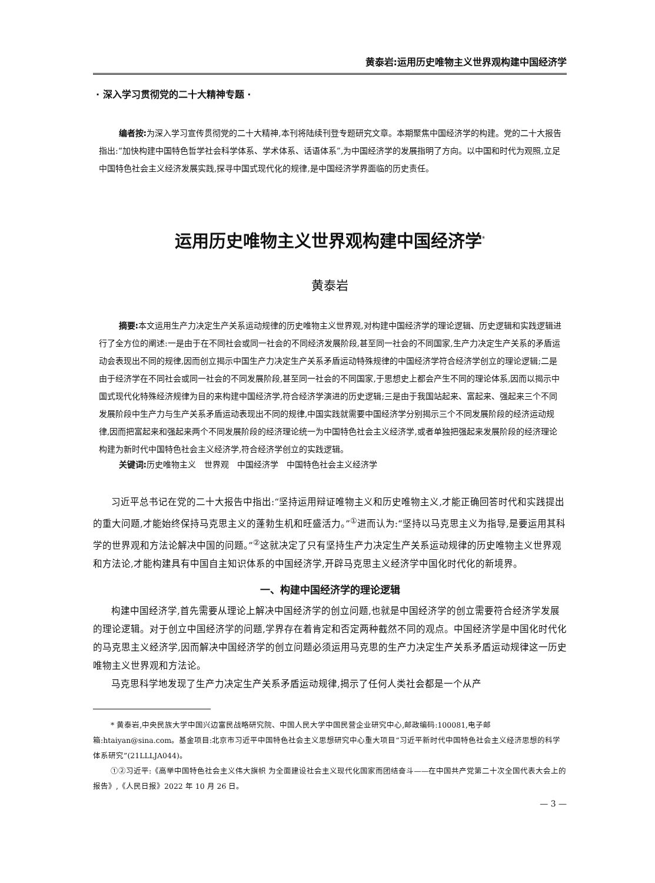黄泰岩:运用历史唯物主义世界观构建中国经济学
· 深入学习贯彻党的二十大精神专题 ·
编者按: 为深入学习宣传贯彻党的二十大精神,本刊将陆续刊登专题研究文章。本期聚焦中国经济学的构建。党的二十大报告指出:“加快构建中国特色哲学社会科学体系、学术体系、话语体系”,为中国经济学的发展指明了方向。以中国和时代为观照,立足中国特色社会主义经济发展实践,探寻中国式现代化的规律,是中国经济学界面临的历史责任。
运用历史唯物主义世界观构建中国经济学<sup>*</sup>
黄泰岩
摘要: 本文运用生产力决定生产关系运动规律的历史唯物主义世界观,对构建中国经济学的理论逻辑、历史逻辑和实践逻辑进行了全方位的阐述:一是由于在不同社会或同一社会的不同经济发展阶段,甚至同一社会的不同国家,生产力决定生产关系的矛盾运动会表现出不同的规律,因而创立揭示中国生产力决定生产关系矛盾运动特殊规律的中国经济学符合经济学创立的理论逻辑;二是由于经济学在不同社会或同一社会的不同发展阶段,甚至同一社会的不同国家,于思想史上都会产生不同的理论体系,因而以揭示中国式现代化特殊经济规律为目的来构建中国经济学,符合经济学演进的历史逻辑;三是由于我国站起来、富起来、强起来三个不同发展阶段中生产力与生产关系矛盾运动表现出不同的规律,中国实践就需要中国经济学分别揭示三个不同发展阶段的经济运动规律,因而把富起来和强起来两个不同发展阶段的经济理论统一为中国特色社会主义经济学,或者单独把强起来发展阶段的经济理论构建为新时代中国特色社会主义经济学,符合经济学创立的实践逻辑。
关键词: 历史唯物主义　世界观　中国经济学　中国特色社会主义经济学
习近平总书记在党的二十大报告中指出:“坚持运用辩证唯物主义和历史唯物主义,才能正确回答时代和实践提出的重大问题,才能始终保持马克思主义的蓬勃生机和旺盛活力。”<sup>①</sup>进而认为:“坚持以马克思主义为指导,是要运用其科学的世界观和方法论解决中国的问题。”<sup>②</sup>这就决定了只有坚持生产力决定生产关系运动规律的历史唯物主义世界观和方法论,才能构建具有中国自主知识体系的中国经济学,开辟马克思主义经济学中国化时代化的新境界。
一、构建中国经济学的理论逻辑
构建中国经济学,首先需要从理论上解决中国经济学的创立问题,也就是中国经济学的创立需要符合经济学发展的理论逻辑。对于创立中国经济学的问题,学界存在着肯定和否定两种截然不同的观点。中国经济学是中国化时代化的马克思主义经济学,因而解决中国经济学的创立问题必须运用马克思的生产力决定生产关系矛盾运动规律这一历史唯物主义世界观和方法论。
马克思科学地发现了生产力决定生产关系矛盾运动规律,揭示了任何人类社会都是一个从产
* 黄泰岩,中央民族大学中国兴边富民战略研究院、中国人民大学中国民营企业研究中心,邮政编码:100081,电子邮箱:htaiyan@sina.com。基金项目:北京市习近平中国特色社会主义思想研究中心重大项目“习近平新时代中国特色社会主义经济思想的科学体系研究”(21LLLJA044)。
①②习近平:《高举中国特色社会主义伟大旗帜 为全面建设社会主义现代化国家而团结奋斗——在中国共产党第二十次全国代表大会上的报告》,《人民日报》2022 年 10 月 26 日。
— 3 —